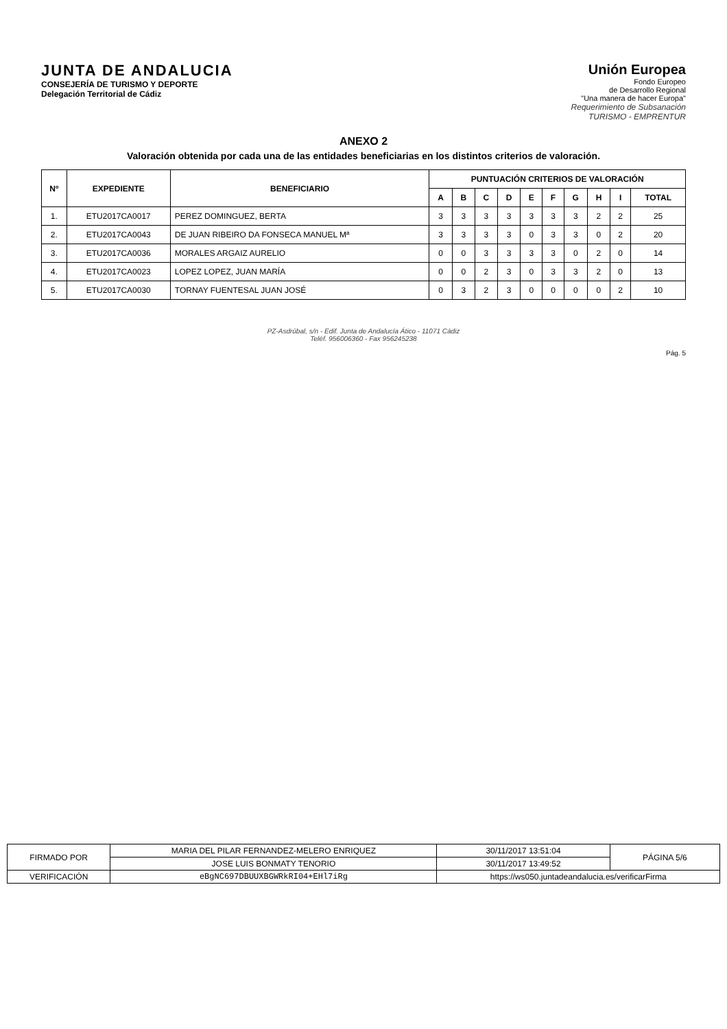JUNTA DE ANDALUCIA
CONSEJERÍA DE TURISMO Y DEPORTE
Delegación Territorial de Cádiz
Unión Europea
Fondo Europeo
de Desarrollo Regional
"Una manera de hacer Europa"
Requerimiento de Subsanación
TURISMO - EMPRENTUR
ANEXO 2
Valoración obtenida por cada una de las entidades beneficiarias en los distintos criterios de valoración.
| Nº | EXPEDIENTE | BENEFICIARIO | PUNTUACIÓN CRITERIOS DE VALORACIÓN | | | | | | | | | |
| --- | --- | --- | --- | --- | --- | --- | --- | --- | --- | --- | --- | --- |
| | | | A | B | C | D | E | F | G | H | I | TOTAL |
| 1. | ETU2017CA0017 | PEREZ DOMINGUEZ, BERTA | 3 | 3 | 3 | 3 | 3 | 3 | 3 | 2 | 2 | 25 |
| 2. | ETU2017CA0043 | DE JUAN RIBEIRO DA FONSECA MANUEL Mª | 3 | 3 | 3 | 3 | 0 | 3 | 3 | 0 | 2 | 20 |
| 3. | ETU2017CA0036 | MORALES ARGAIZ AURELIO | 0 | 0 | 3 | 3 | 3 | 3 | 0 | 2 | 0 | 14 |
| 4. | ETU2017CA0023 | LOPEZ LOPEZ, JUAN MARÍA | 0 | 0 | 2 | 3 | 0 | 3 | 3 | 2 | 0 | 13 |
| 5. | ETU2017CA0030 | TORNAY FUENTESAL JUAN JOSÉ | 0 | 3 | 2 | 3 | 0 | 0 | 0 | 0 | 2 | 10 |
PZ-Asdrúbal, s/n - Edif. Junta de Andalucía Ático - 11071 Cádiz
Teléf. 956006360 - Fax 956245238
Pág. 5
| FIRMADO POR | MARIA DEL PILAR FERNANDEZ-MELERO ENRIQUEZ | | 30/11/2017 13:51:04 | PÁGINA 5/6 |
| | JOSE LUIS BONMATY TENORIO | | 30/11/2017 13:49:52 | |
| VERIFICACIÓN | eBgNC697DBUUXBGWRkRI04+EHl7iRg | https://ws050.juntadeandalucia.es/verificarFirma | | |